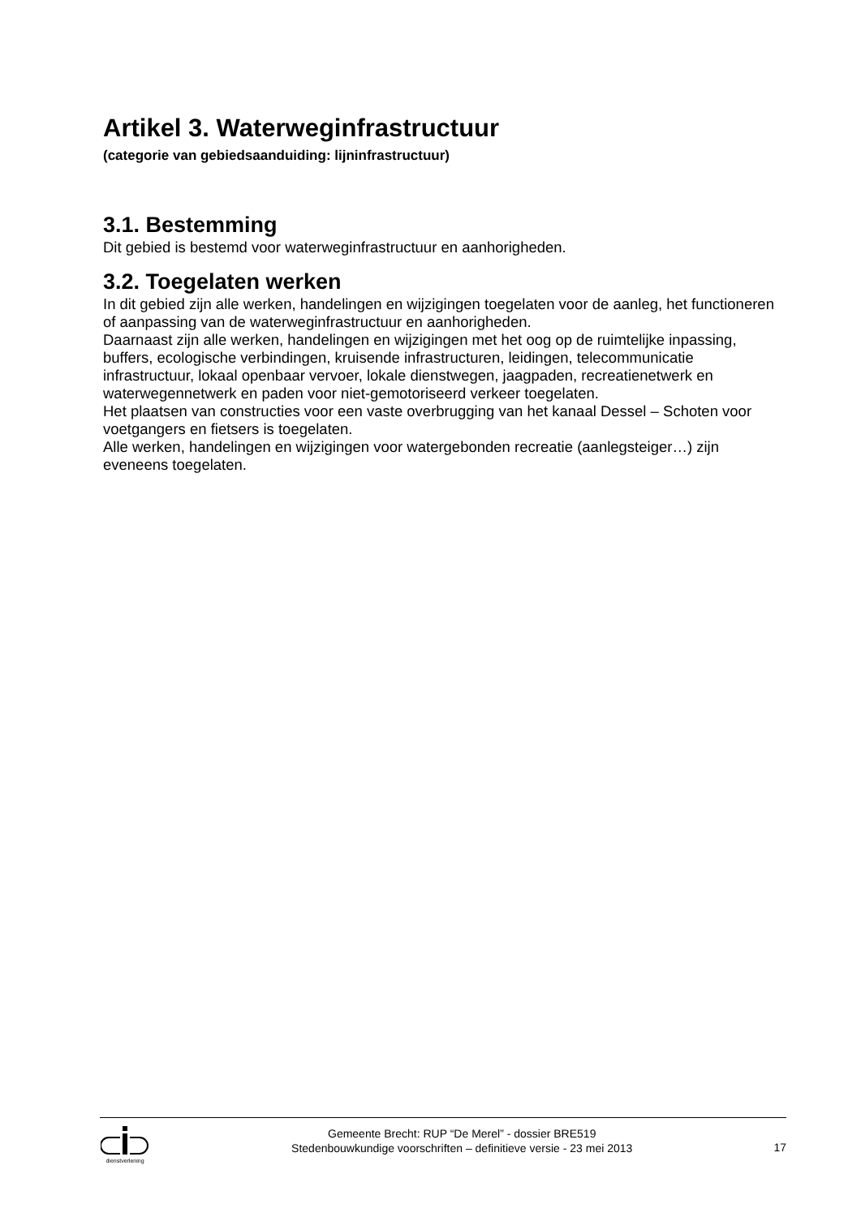Artikel 3. Waterweginfrastructuur
(categorie van gebiedsaanduiding: lijninfrastructuur)
3.1. Bestemming
Dit gebied is bestemd voor waterweginfrastructuur en aanhorigheden.
3.2. Toegelaten werken
In dit gebied zijn alle werken, handelingen en wijzigingen toegelaten voor de aanleg, het functioneren of aanpassing van de waterweginfrastructuur en aanhorigheden.
Daarnaast zijn alle werken, handelingen en wijzigingen met het oog op de ruimtelijke inpassing, buffers, ecologische verbindingen, kruisende infrastructuren, leidingen, telecommunicatie infrastructuur, lokaal openbaar vervoer, lokale dienstwegen, jaagpaden, recreatienetwerk en waterwegennetwerk en paden voor niet-gemotoriseerd verkeer toegelaten.
Het plaatsen van constructies voor een vaste overbrugging van het kanaal Dessel – Schoten voor voetgangers en fietsers is toegelaten.
Alle werken, handelingen en wijzigingen voor watergebonden recreatie (aanlegsteiger…) zijn eveneens toegelaten.
dienstverlening
Gemeente Brecht: RUP “De Merel” - dossier BRE519
Stedenbouwkundige voorschriften – definitieve versie - 23 mei 2013
17